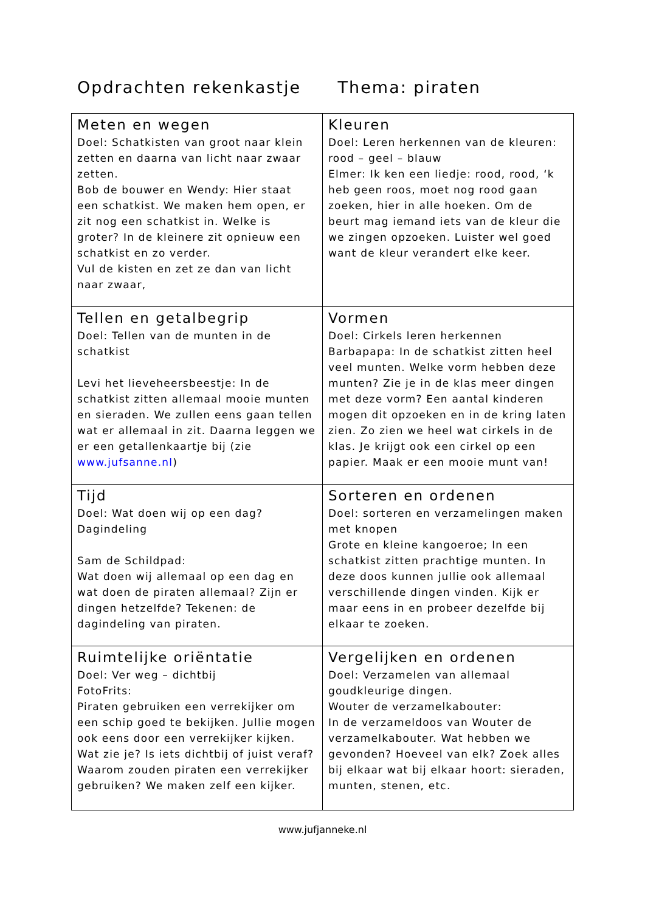Opdrachten rekenkastje Thema: piraten
| Meten en wegen Doel: Schatkisten van groot naar klein zetten en daarna van licht naar zwaar zetten. Bob de bouwer en Wendy: Hier staat een schatkist. We maken hem open, er zit nog een schatkist in. Welke is groter? In de kleinere zit opnieuw een schatkist en zo verder. Vul de kisten en zet ze dan van licht naar zwaar, | Kleuren Doel: Leren herkennen van de kleuren: rood – geel – blauw Elmer: Ik ken een liedje: rood, rood, ‘k heb geen roos, moet nog rood gaan zoeken, hier in alle hoeken. Om de beurt mag iemand iets van de kleur die we zingen opzoeken. Luister wel goed want de kleur verandert elke keer. |
| Tellen en getalbegrip Doel: Tellen van de munten in de schatkist Levi het lieveheersbeestje: In de schatkist zitten allemaal mooie munten en sieraden. We zullen eens gaan tellen wat er allemaal in zit. Daarna leggen we er een getallenkaartje bij (zie www.jufsanne.nl ) | Vormen Doel: Cirkels leren herkennen Barbapapa: In de schatkist zitten heel veel munten. Welke vorm hebben deze munten? Zie je in de klas meer dingen met deze vorm? Een aantal kinderen mogen dit opzoeken en in de kring laten zien. Zo zien we heel wat cirkels in de klas. Je krijgt ook een cirkel op een papier. Maak er een mooie munt van! |
| Tijd Doel: Wat doen wij op een dag? Dagindeling Sam de Schildpad: Wat doen wij allemaal op een dag en wat doen de piraten allemaal? Zijn er dingen hetzelfde? Tekenen: de dagindeling van piraten. | Sorteren en ordenen Doel: sorteren en verzamelingen maken met knopen Grote en kleine kangoeroe; In een schatkist zitten prachtige munten. In deze doos kunnen jullie ook allemaal verschillende dingen vinden. Kijk er maar eens in en probeer dezelfde bij elkaar te zoeken. |
| Ruimtelijke oriëntatie Doel: Ver weg – dichtbij FotoFrits: Piraten gebruiken een verrekijker om een schip goed te bekijken. Jullie mogen ook eens door een verrekijker kijken. Wat zie je? Is iets dichtbij of juist veraf? Waarom zouden piraten een verrekijker gebruiken? We maken zelf een kijker. | Vergelijken en ordenen Doel: Verzamelen van allemaal goudkleurige dingen. Wouter de verzamelkabouter: In de verzameldoos van Wouter de verzamelkabouter. Wat hebben we gevonden? Hoeveel van elk? Zoek alles bij elkaar wat bij elkaar hoort: sieraden, munten, stenen, etc. |
www.jufjanneke.nl